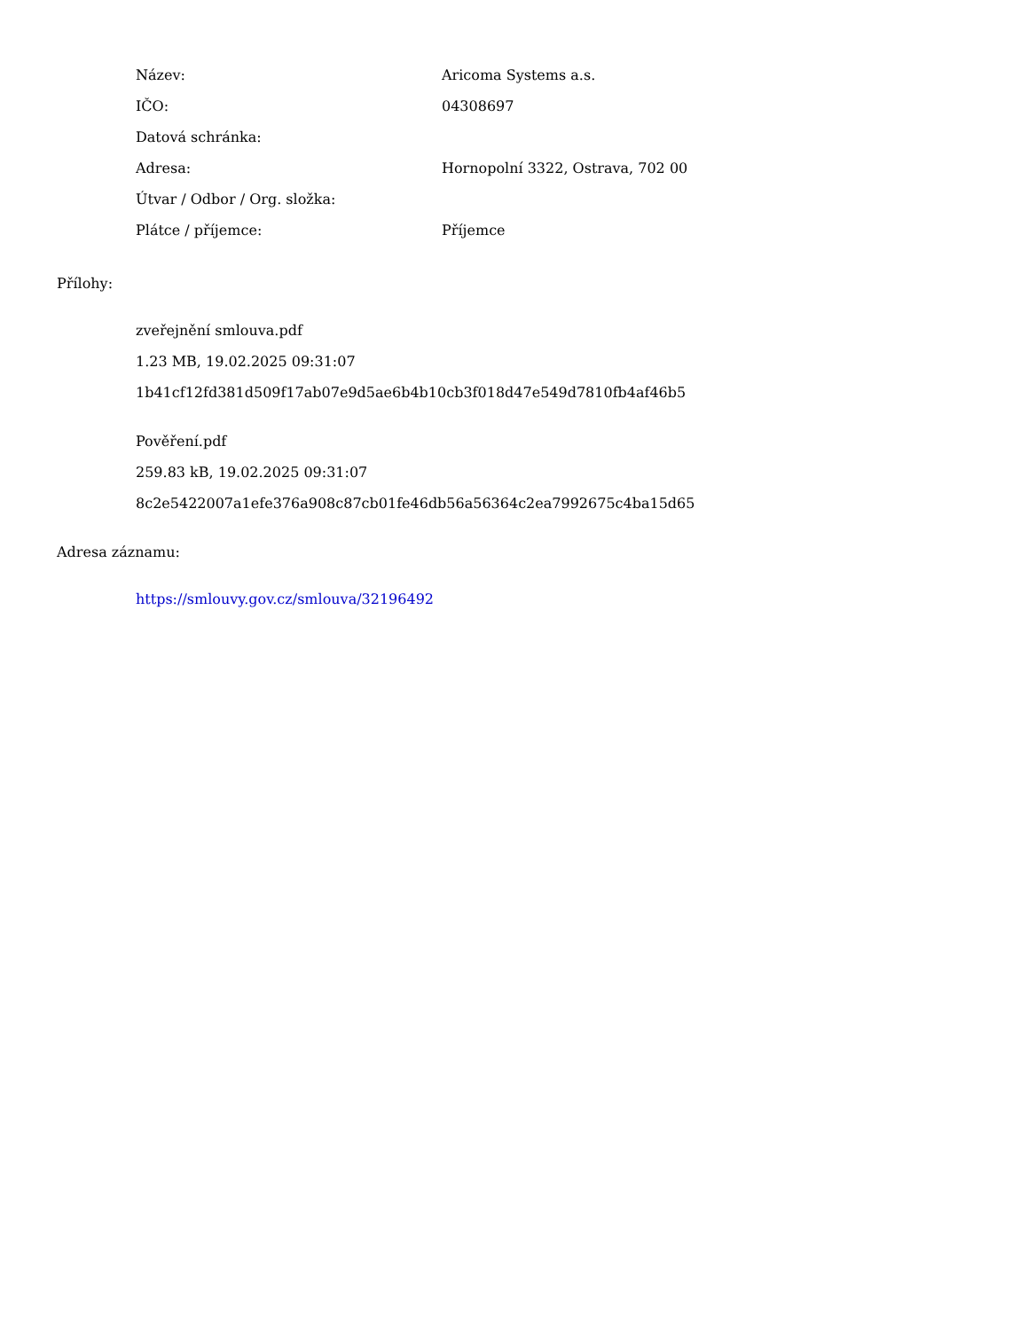Název: Aricoma Systems a.s.
IČO: 04308697
Datová schránka:
Adresa: Hornopolní 3322, Ostrava, 702 00
Útvar / Odbor / Org. složka:
Plátce / příjemce: Příjemce
Přílohy:
zveřejnění smlouva.pdf
1.23 MB, 19.02.2025 09:31:07
1b41cf12fd381d509f17ab07e9d5ae6b4b10cb3f018d47e549d7810fb4af46b5
Pověření.pdf
259.83 kB, 19.02.2025 09:31:07
8c2e5422007a1efe376a908c87cb01fe46db56a56364c2ea7992675c4ba15d65
Adresa záznamu:
https://smlouvy.gov.cz/smlouva/32196492